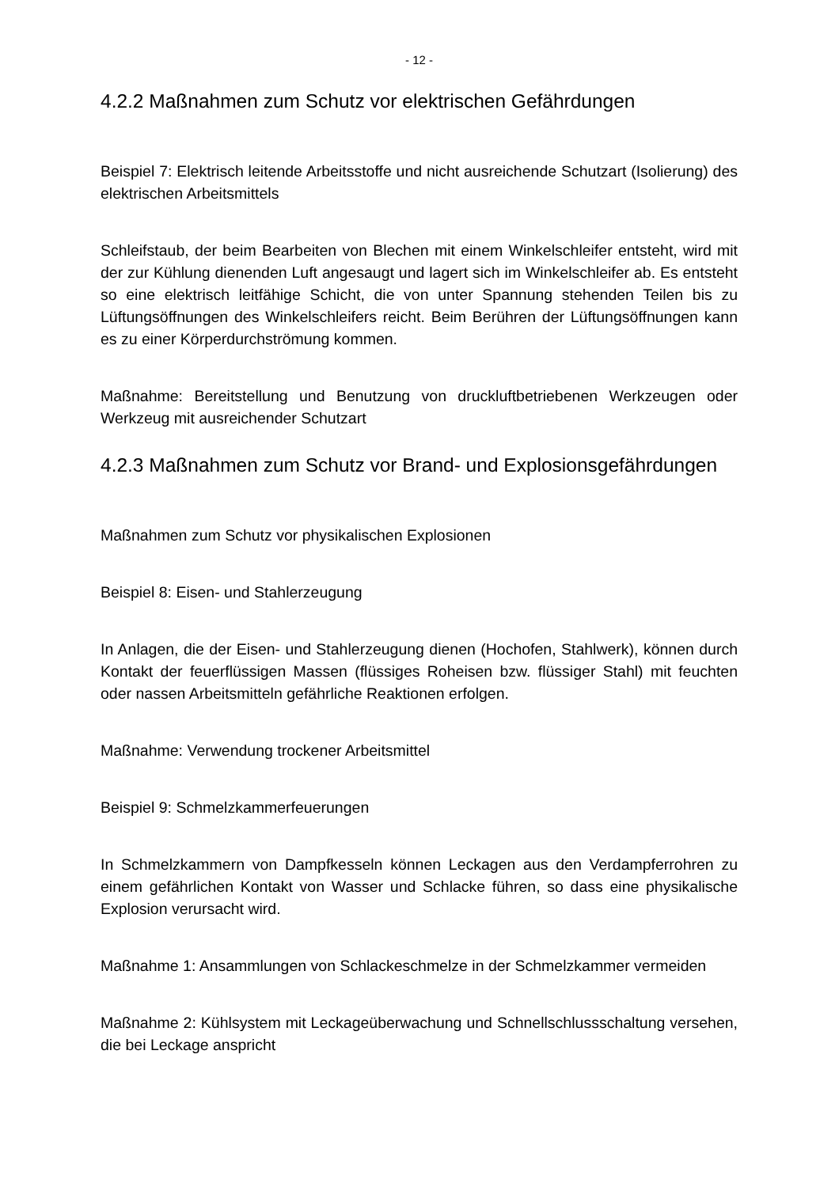- 12 -
4.2.2 Maßnahmen zum Schutz vor elektrischen Gefährdungen
Beispiel 7: Elektrisch leitende Arbeitsstoffe und nicht ausreichende Schutzart (Isolierung) des elektrischen Arbeitsmittels
Schleifstaub, der beim Bearbeiten von Blechen mit einem Winkelschleifer entsteht, wird mit der zur Kühlung dienenden Luft angesaugt und lagert sich im Winkelschleifer ab. Es entsteht so eine elektrisch leitfähige Schicht, die von unter Spannung stehenden Teilen bis zu Lüftungsöffnungen des Winkelschleifers reicht. Beim Berühren der Lüftungsöffnungen kann es zu einer Körperdurchströmung kommen.
Maßnahme: Bereitstellung und Benutzung von druckluftbetriebenen Werkzeugen oder Werkzeug mit ausreichender Schutzart
4.2.3 Maßnahmen zum Schutz vor Brand- und Explosionsgefährdungen
Maßnahmen zum Schutz vor physikalischen Explosionen
Beispiel 8: Eisen- und Stahlerzeugung
In Anlagen, die der Eisen- und Stahlerzeugung dienen (Hochofen, Stahlwerk), können durch Kontakt der feuerflüssigen Massen (flüssiges Roheisen bzw. flüssiger Stahl) mit feuchten oder nassen Arbeitsmitteln gefährliche Reaktionen erfolgen.
Maßnahme: Verwendung trockener Arbeitsmittel
Beispiel 9: Schmelzkammerfeuerungen
In Schmelzkammern von Dampfkesseln können Leckagen aus den Verdampferrohren zu einem gefährlichen Kontakt von Wasser und Schlacke führen, so dass eine physikalische Explosion verursacht wird.
Maßnahme 1: Ansammlungen von Schlackeschmelze in der Schmelzkammer vermeiden
Maßnahme 2: Kühlsystem mit Leckageüberwachung und Schnellschlussschaltung versehen, die bei Leckage anspricht